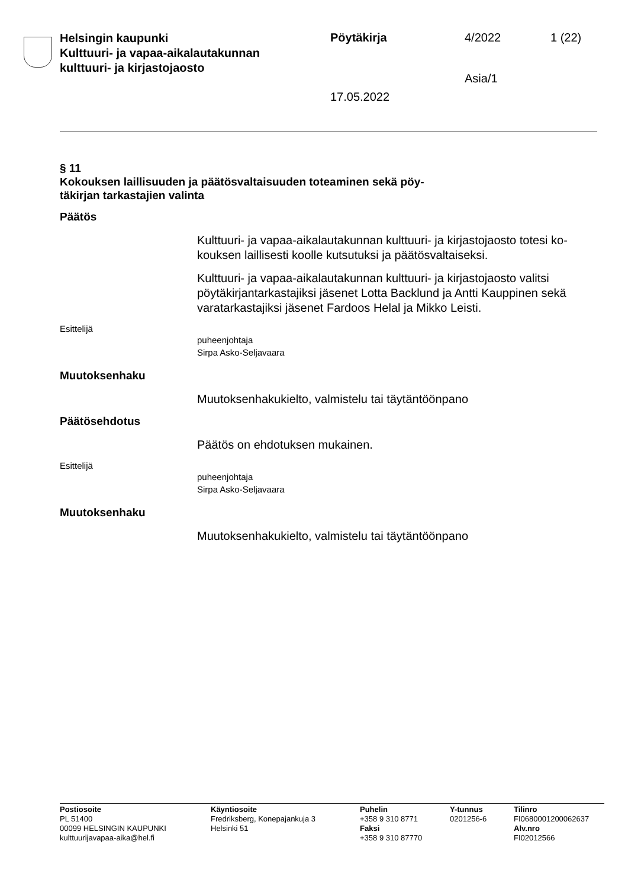Helsingin kaupunki
Kulttuuri- ja vapaa-aikalautakunnan
kulttuuri- ja kirjastojaosto
Pöytäkirja
17.05.2022
4/2022
Asia/1
1 (22)
§ 11
Kokouksen laillisuuden ja päätösvaltaisuuden toteaminen sekä pöy-
täkirjan tarkastajien valinta
Päätös
Kulttuuri- ja vapaa-aikalautakunnan kulttuuri- ja kirjastojaosto totesi ko-kouksen laillisesti koolle kutsutuksi ja päätösvaltaiseksi.
Kulttuuri- ja vapaa-aikalautakunnan kulttuuri- ja kirjastojaosto valitsi pöytäkirjantarkastajiksi jäsenet Lotta Backlund ja Antti Kauppinen sekä varatarkastajiksi jäsenet Fardoos Helal ja Mikko Leisti.
Esittelijä
puheenjohtaja
Sirpa Asko-Seljavaara
Muutoksenhaku
Muutoksenhakukielto, valmistelu tai täytäntöönpano
Päätösehdotus
Päätös on ehdotuksen mukainen.
Esittelijä
puheenjohtaja
Sirpa Asko-Seljavaara
Muutoksenhaku
Muutoksenhakukielto, valmistelu tai täytäntöönpano
Postiosoite
PL 51400
00099 HELSINGIN KAUPUNKI
kulttuurijavapaa-aika@hel.fi
Käyntiosoite
Fredriksberg, Konepajankuja 3
Helsinki 51
Puhelin
+358 9 310 8771
Faksi
+358 9 310 87770
Y-tunnus
0201256-6
Tilinro
FI0680001200062637
Alv.nro
FI02012566